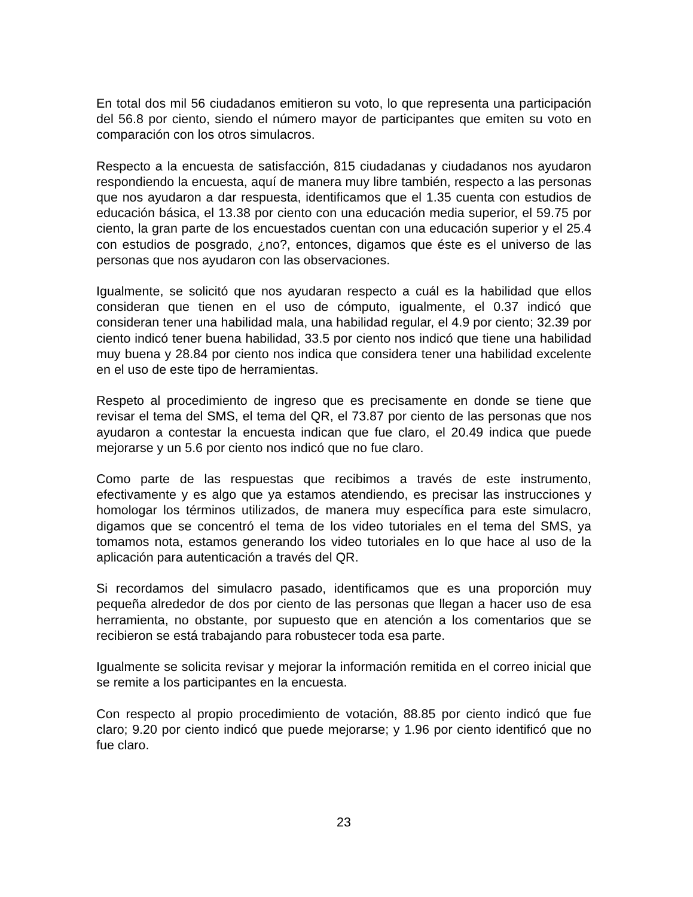En total dos mil 56 ciudadanos emitieron su voto, lo que representa una participación del 56.8 por ciento, siendo el número mayor de participantes que emiten su voto en comparación con los otros simulacros.
Respecto a la encuesta de satisfacción, 815 ciudadanas y ciudadanos nos ayudaron respondiendo la encuesta, aquí de manera muy libre también, respecto a las personas que nos ayudaron a dar respuesta, identificamos que el 1.35 cuenta con estudios de educación básica, el 13.38 por ciento con una educación media superior, el 59.75 por ciento, la gran parte de los encuestados cuentan con una educación superior y el 25.4 con estudios de posgrado, ¿no?, entonces, digamos que éste es el universo de las personas que nos ayudaron con las observaciones.
Igualmente, se solicitó que nos ayudaran respecto a cuál es la habilidad que ellos consideran que tienen en el uso de cómputo, igualmente, el 0.37 indicó que consideran tener una habilidad mala, una habilidad regular, el 4.9 por ciento; 32.39 por ciento indicó tener buena habilidad, 33.5 por ciento nos indicó que tiene una habilidad muy buena y 28.84 por ciento nos indica que considera tener una habilidad excelente en el uso de este tipo de herramientas.
Respeto al procedimiento de ingreso que es precisamente en donde se tiene que revisar el tema del SMS, el tema del QR, el 73.87 por ciento de las personas que nos ayudaron a contestar la encuesta indican que fue claro, el 20.49 indica que puede mejorarse y un 5.6 por ciento nos indicó que no fue claro.
Como parte de las respuestas que recibimos a través de este instrumento, efectivamente y es algo que ya estamos atendiendo, es precisar las instrucciones y homologar los términos utilizados, de manera muy específica para este simulacro, digamos que se concentró el tema de los video tutoriales en el tema del SMS, ya tomamos nota, estamos generando los video tutoriales en lo que hace al uso de la aplicación para autenticación a través del QR.
Si recordamos del simulacro pasado, identificamos que es una proporción muy pequeña alrededor de dos por ciento de las personas que llegan a hacer uso de esa herramienta, no obstante, por supuesto que en atención a los comentarios que se recibieron se está trabajando para robustecer toda esa parte.
Igualmente se solicita revisar y mejorar la información remitida en el correo inicial que se remite a los participantes en la encuesta.
Con respecto al propio procedimiento de votación, 88.85 por ciento indicó que fue claro; 9.20 por ciento indicó que puede mejorarse; y 1.96 por ciento identificó que no fue claro.
23